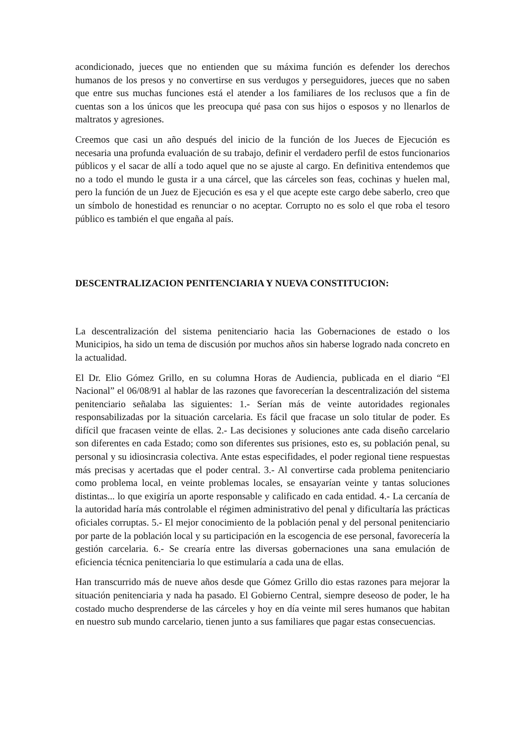acondicionado, jueces que no entienden que su máxima función es defender los derechos humanos de los presos y no convertirse en sus verdugos y perseguidores, jueces que no saben que entre sus muchas funciones está el atender a los familiares de los reclusos que a fin de cuentas son a los únicos que les preocupa qué pasa con sus hijos o esposos y no llenarlos de maltratos y agresiones.
Creemos que casi un año después del inicio de la función de los Jueces de Ejecución es necesaria una profunda evaluación de su trabajo, definir el verdadero perfil de estos funcionarios públicos y el sacar de allí a todo aquel que no se ajuste al cargo. En definitiva entendemos que no a todo el mundo le gusta ir a una cárcel, que las cárceles son feas, cochinas y huelen mal, pero la función de un Juez de Ejecución es esa y el que acepte este cargo debe saberlo, creo que un símbolo de honestidad es renunciar o no aceptar. Corrupto no es solo el que roba el tesoro público es también el que engaña al país.
DESCENTRALIZACION PENITENCIARIA Y NUEVA CONSTITUCION:
La descentralización del sistema penitenciario hacia las Gobernaciones de estado o los Municipios, ha sido un tema de discusión por muchos años sin haberse logrado nada concreto en la actualidad.
El Dr. Elio Gómez Grillo, en su columna Horas de Audiencia, publicada en el diario “El Nacional” el 06/08/91 al hablar de las razones que favorecerían la descentralización del sistema penitenciario señalaba las siguientes: 1.- Serían más de veinte autoridades regionales responsabilizadas por la situación carcelaria. Es fácil que fracase un solo titular de poder. Es difícil que fracasen veinte de ellas. 2.- Las decisiones y soluciones ante cada diseño carcelario son diferentes en cada Estado; como son diferentes sus prisiones, esto es, su población penal, su personal y su idiosincrasia colectiva. Ante estas especifidades, el poder regional tiene respuestas más precisas y acertadas que el poder central. 3.- Al convertirse cada problema penitenciario como problema local, en veinte problemas locales, se ensayarían veinte y tantas soluciones distintas... lo que exigiría un aporte responsable y calificado en cada entidad. 4.- La cercanía de la autoridad haría más controlable el régimen administrativo del penal y dificultaría las prácticas oficiales corruptas. 5.- El mejor conocimiento de la población penal y del personal penitenciario por parte de la población local y su participación en la escogencia de ese personal, favorecería la gestión carcelaria. 6.- Se crearía entre las diversas gobernaciones una sana emulación de eficiencia técnica penitenciaria lo que estimularía a cada una de ellas.
Han transcurrido más de nueve años desde que Gómez Grillo dio estas razones para mejorar la situación penitenciaria y nada ha pasado. El Gobierno Central, siempre deseoso de poder, le ha costado mucho desprenderse de las cárceles y hoy en día veinte mil seres humanos que habitan en nuestro sub mundo carcelario, tienen junto a sus familiares que pagar estas consecuencias.